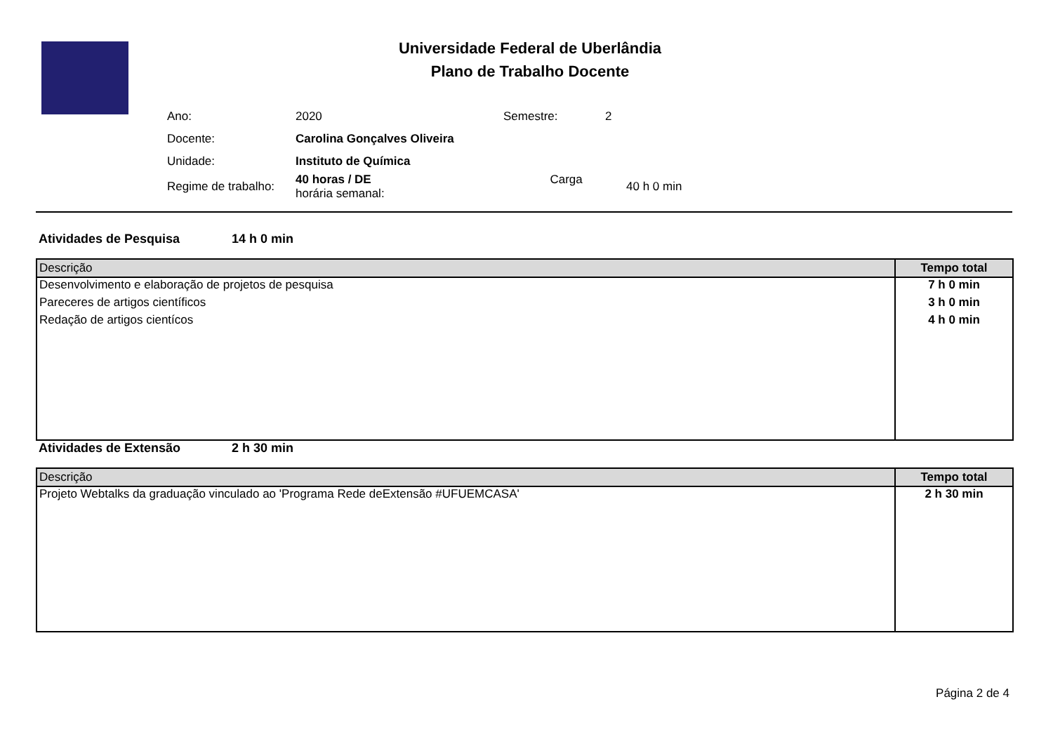Universidade Federal de Uberlândia
Plano de Trabalho Docente
| Ano: | 2020 | Semestre: | 2 |
| Docente: | Carolina Gonçalves Oliveira | | |
| Unidade: | Instituto de Química | | |
| Regime de trabalho: | 40 horas / DE Carga horária semanal: | | 40 h 0 min |
Atividades de Pesquisa 14 h 0 min
| Descrição | Tempo total |
| --- | --- |
| Desenvolvimento e elaboração de projetos de pesquisa | 7 h 0 min |
| Pareceres de artigos científicos | 3 h 0 min |
| Redação de artigos cientícos | 4 h 0 min |
Atividades de Extensão 2 h 30 min
| Descrição | Tempo total |
| --- | --- |
| Projeto Webtalks da graduação vinculado ao 'Programa Rede deExtensão #UFUEMCASA' | 2 h 30 min |
Página 2 de 4